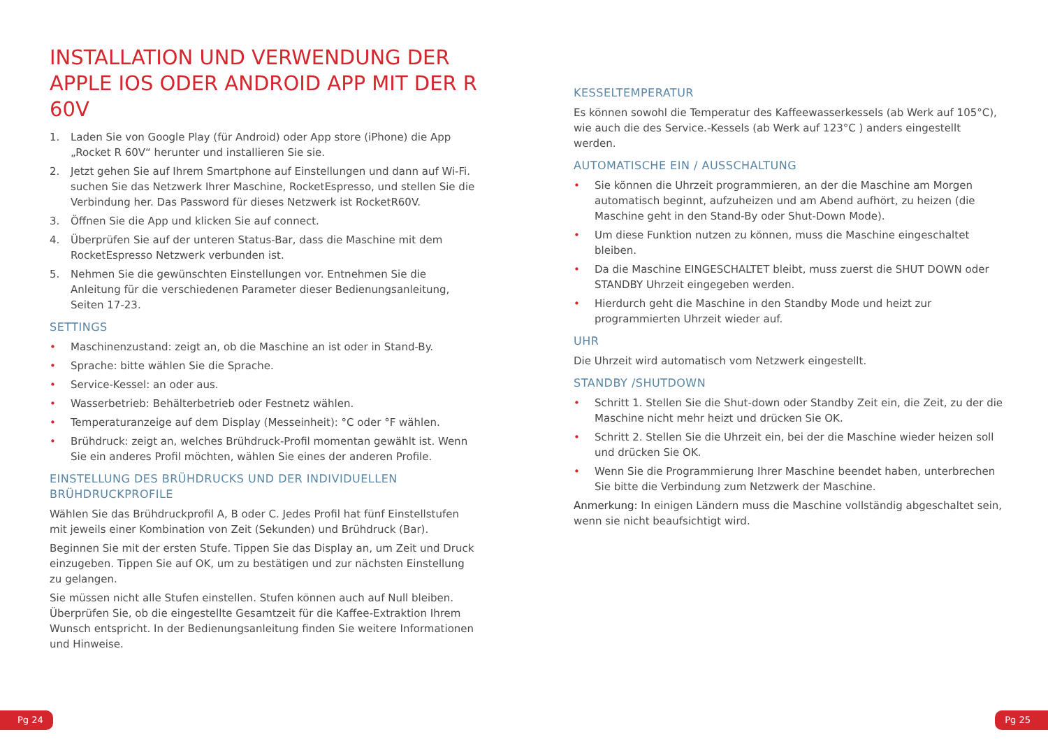INSTALLATION UND VERWENDUNG DER APPLE IOS ODER ANDROID APP MIT DER R 60V
1. Laden Sie von Google Play (für Android) oder App store (iPhone) die App „Rocket R 60V“ herunter und installieren Sie sie.
2. Jetzt gehen Sie auf Ihrem Smartphone auf Einstellungen und dann auf Wi-Fi. suchen Sie das Netzwerk Ihrer Maschine, RocketEspresso, und stellen Sie die Verbindung her. Das Password für dieses Netzwerk ist RocketR60V.
3. Öffnen Sie die App und klicken Sie auf connect.
4. Überprüfen Sie auf der unteren Status-Bar, dass die Maschine mit dem RocketEspresso Netzwerk verbunden ist.
5. Nehmen Sie die gewünschten Einstellungen vor. Entnehmen Sie die Anleitung für die verschiedenen Parameter dieser Bedienungsanleitung, Seiten 17-23.
SETTINGS
• Maschinenzustand: zeigt an, ob die Maschine an ist oder in Stand-By.
• Sprache: bitte wählen Sie die Sprache.
• Service-Kessel: an oder aus.
• Wasserbetrieb: Behälterbetrieb oder Festnetz wählen.
• Temperaturanzeige auf dem Display (Messeinheit): °C oder °F wählen.
• Brühdruck: zeigt an, welches Brühdruck-Profil momentan gewählt ist. Wenn Sie ein anderes Profil möchten, wählen Sie eines der anderen Profile.
EINSTELLUNG DES BRÜHDRUCKS UND DER INDIVIDUELLEN BRÜHDRUCKPROFILE
Wählen Sie das Brühdruckprofil A, B oder C. Jedes Profil hat fünf Einstellstufen mit jeweils einer Kombination von Zeit (Sekunden) und Brühdruck (Bar).
Beginnen Sie mit der ersten Stufe. Tippen Sie das Display an, um Zeit und Druck einzugeben. Tippen Sie auf OK, um zu bestätigen und zur nächsten Einstellung zu gelangen.
Sie müssen nicht alle Stufen einstellen. Stufen können auch auf Null bleiben. Überprüfen Sie, ob die eingestellte Gesamtzeit für die Kaffee-Extraktion Ihrem Wunsch entspricht. In der Bedienungsanleitung finden Sie weitere Informationen und Hinweise.
KESSELTEMPERATUR
Es können sowohl die Temperatur des Kaffeewasserkessels (ab Werk auf 105°C), wie auch die des Service.-Kessels (ab Werk auf 123°C ) anders eingestellt werden.
AUTOMATISCHE EIN / AUSSCHALTUNG
• Sie können die Uhrzeit programmieren, an der die Maschine am Morgen automatisch beginnt, aufzuheizen und am Abend aufhört, zu heizen (die Maschine geht in den Stand-By oder Shut-Down Mode).
• Um diese Funktion nutzen zu können, muss die Maschine eingeschaltet bleiben.
• Da die Maschine EINGESCHALTET bleibt, muss zuerst die SHUT DOWN oder STANDBY Uhrzeit eingegeben werden.
• Hierdurch geht die Maschine in den Standby Mode und heizt zur programmierten Uhrzeit wieder auf.
UHR
Die Uhrzeit wird automatisch vom Netzwerk eingestellt.
STANDBY /SHUTDOWN
• Schritt 1. Stellen Sie die Shut-down oder Standby Zeit ein, die Zeit, zu der die Maschine nicht mehr heizt und drücken Sie OK.
• Schritt 2. Stellen Sie die Uhrzeit ein, bei der die Maschine wieder heizen soll und drücken Sie OK.
• Wenn Sie die Programmierung Ihrer Maschine beendet haben, unterbrechen Sie bitte die Verbindung zum Netzwerk der Maschine.
Anmerkung: In einigen Ländern muss die Maschine vollständig abgeschaltet sein, wenn sie nicht beaufsichtigt wird.
Pg 24 Pg 25